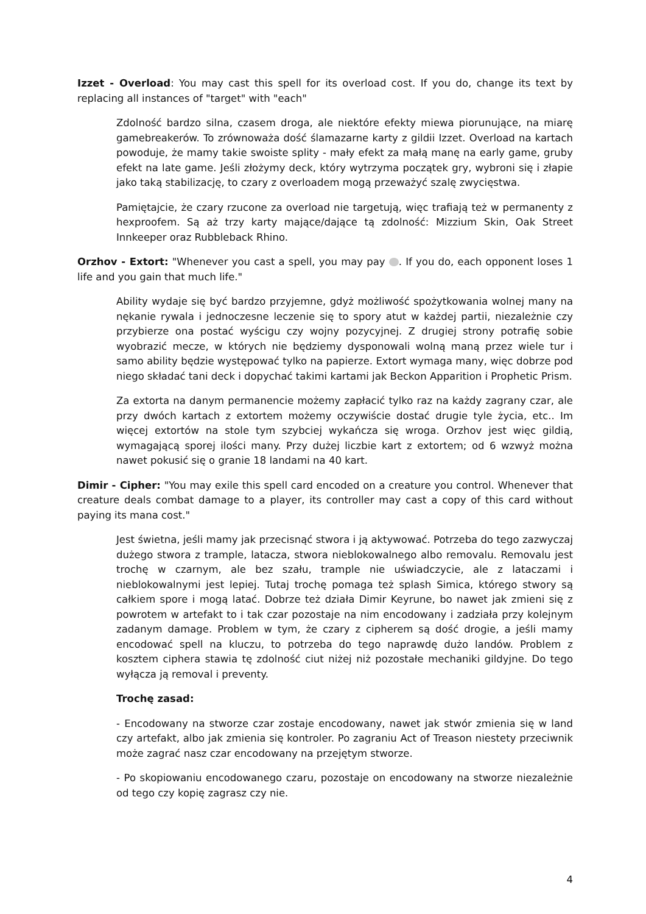Izzet - Overload: You may cast this spell for its overload cost. If you do, change its text by replacing all instances of "target" with "each"
Zdolność bardzo silna, czasem droga, ale niektóre efekty miewa piorunujące, na miarę gamebreakerów. To zrównoważa dość ślamazarne karty z gildii Izzet. Overload na kartach powoduje, że mamy takie swoiste splity - mały efekt za małą manę na early game, gruby efekt na late game. Jeśli złożymy deck, który wytrzyma początek gry, wybroni się i złapie jako taką stabilizację, to czary z overloadem mogą przeważyć szalę zwycięstwa.
Pamiętajcie, że czary rzucone za overload nie targetują, więc trafiają też w permanenty z hexproofem. Są aż trzy karty mające/dające tą zdolność: Mizzium Skin, Oak Street Innkeeper oraz Rubbleback Rhino.
Orzhov - Extort: "Whenever you cast a spell, you may pay . If you do, each opponent loses 1 life and you gain that much life."
Ability wydaje się być bardzo przyjemne, gdyż możliwość spożytkowania wolnej many na nękanie rywala i jednoczesne leczenie się to spory atut w każdej partii, niezależnie czy przybierze ona postać wyścigu czy wojny pozycyjnej. Z drugiej strony potrafię sobie wyobrazić mecze, w których nie będziemy dysponowali wolną maną przez wiele tur i samo ability będzie występować tylko na papierze. Extort wymaga many, więc dobrze pod niego składać tani deck i dopychać takimi kartami jak Beckon Apparition i Prophetic Prism.
Za extorta na danym permanencie możemy zapłacić tylko raz na każdy zagrany czar, ale przy dwóch kartach z extortem możemy oczywiście dostać drugie tyle życia, etc.. Im więcej extortów na stole tym szybciej wykańcza się wroga. Orzhov jest więc gildią, wymagającą sporej ilości many. Przy dużej liczbie kart z extortem; od 6 wzwyż można nawet pokusić się o granie 18 landami na 40 kart.
Dimir - Cipher: "You may exile this spell card encoded on a creature you control. Whenever that creature deals combat damage to a player, its controller may cast a copy of this card without paying its mana cost."
Jest świetna, jeśli mamy jak przecisnąć stwora i ją aktywować. Potrzeba do tego zazwyczaj dużego stwora z trample, latacza, stwora nieblokowalnego albo removalu. Removalu jest trochę w czarnym, ale bez szału, trample nie uświadczycie, ale z lataczami i nieblokowalnymi jest lepiej. Tutaj trochę pomaga też splash Simica, którego stwory są całkiem spore i mogą latać. Dobrze też działa Dimir Keyrune, bo nawet jak zmieni się z powrotem w artefakt to i tak czar pozostaje na nim encodowany i zadziała przy kolejnym zadanym damage. Problem w tym, że czary z cipherem są dość drogie, a jeśli mamy encodować spell na kluczu, to potrzeba do tego naprawdę dużo landów. Problem z kosztem ciphera stawia tę zdolność ciut niżej niż pozostałe mechaniki gildyjne. Do tego wyłącza ją removal i preventy.
Trochę zasad:
- Encodowany na stworze czar zostaje encodowany, nawet jak stwór zmienia się w land czy artefakt, albo jak zmienia się kontroler. Po zagraniu Act of Treason niestety przeciwnik może zagrać nasz czar encodowany na przejętym stworze.
- Po skopiowaniu encodowanego czaru, pozostaje on encodowany na stworze niezależnie od tego czy kopię zagrasz czy nie.
4